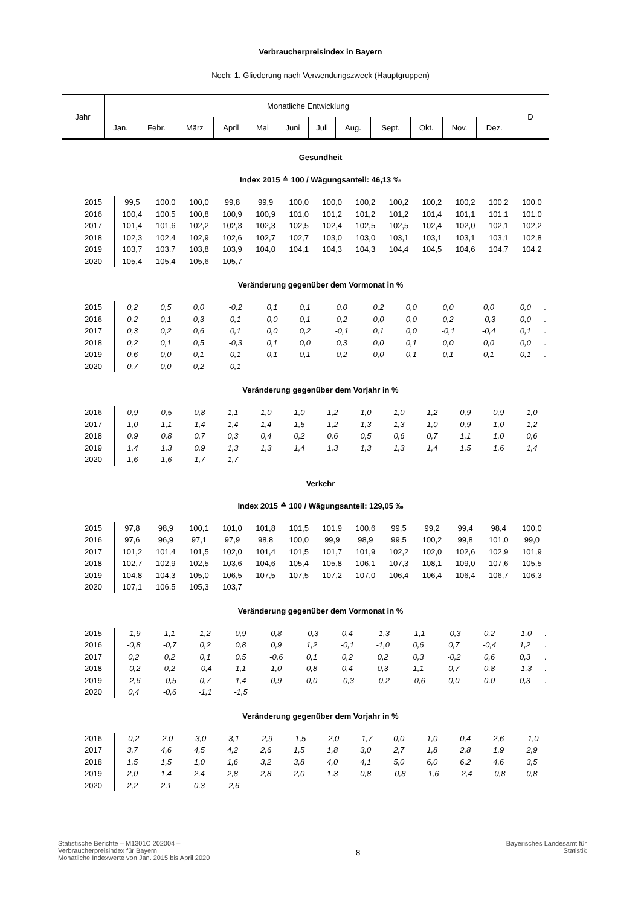Verbraucherpreisindex in Bayern
Noch: 1. Gliederung nach Verwendungszweck (Hauptgruppen)
| Jahr | Monatliche Entwicklung | | | | | | | | | | | | D |
| | Jan. | Febr. | März | April | Mai | Juni | Juli | Aug. | Sept. | Okt. | Nov. | Dez. | |
Gesundheit
Index 2015 ≙ 100 / Wägungsanteil: 46,13 ‰
| 2015 | 99,5 | 100,0 | 100,0 | 99,8 | 99,9 | 100,0 | 100,0 | 100,2 | 100,2 | 100,2 | 100,2 | 100,2 | 100,0 |
| 2016 | 100,4 | 100,5 | 100,8 | 100,9 | 100,9 | 101,0 | 101,2 | 101,2 | 101,2 | 101,4 | 101,1 | 101,1 | 101,0 |
| 2017 | 101,4 | 101,6 | 102,2 | 102,3 | 102,3 | 102,5 | 102,4 | 102,5 | 102,5 | 102,4 | 102,0 | 102,1 | 102,2 |
| 2018 | 102,3 | 102,4 | 102,9 | 102,6 | 102,7 | 102,7 | 103,0 | 103,0 | 103,1 | 103,1 | 103,1 | 103,1 | 102,8 |
| 2019 | 103,7 | 103,7 | 103,8 | 103,9 | 104,0 | 104,1 | 104,3 | 104,3 | 104,4 | 104,5 | 104,6 | 104,7 | 104,2 |
| 2020 | 105,4 | 105,4 | 105,6 | 105,7 | | | | | | | | | |
Veränderung gegenüber dem Vormonat in %
| 2015 | 0,2 | 0,5 | 0,0 | -0,2 | 0,1 | 0,1 | 0,0 | 0,2 | 0,0 | 0,0 | 0,0 | 0,0 | . |
| 2016 | 0,2 | 0,1 | 0,3 | 0,1 | 0,0 | 0,1 | 0,2 | 0,0 | 0,0 | 0,2 | -0,3 | 0,0 | . |
| 2017 | 0,3 | 0,2 | 0,6 | 0,1 | 0,0 | 0,2 | -0,1 | 0,1 | 0,0 | -0,1 | -0,4 | 0,1 | . |
| 2018 | 0,2 | 0,1 | 0,5 | -0,3 | 0,1 | 0,0 | 0,3 | 0,0 | 0,1 | 0,0 | 0,0 | 0,0 | . |
| 2019 | 0,6 | 0,0 | 0,1 | 0,1 | 0,1 | 0,1 | 0,2 | 0,0 | 0,1 | 0,1 | 0,1 | 0,1 | . |
| 2020 | 0,7 | 0,0 | 0,2 | 0,1 | | | | | | | | | |
Veränderung gegenüber dem Vorjahr in %
| 2016 | 0,9 | 0,5 | 0,8 | 1,1 | 1,0 | 1,0 | 1,2 | 1,0 | 1,0 | 1,2 | 0,9 | 0,9 | 1,0 |
| 2017 | 1,0 | 1,1 | 1,4 | 1,4 | 1,4 | 1,5 | 1,2 | 1,3 | 1,3 | 1,0 | 0,9 | 1,0 | 1,2 |
| 2018 | 0,9 | 0,8 | 0,7 | 0,3 | 0,4 | 0,2 | 0,6 | 0,5 | 0,6 | 0,7 | 1,1 | 1,0 | 0,6 |
| 2019 | 1,4 | 1,3 | 0,9 | 1,3 | 1,3 | 1,4 | 1,3 | 1,3 | 1,3 | 1,4 | 1,5 | 1,6 | 1,4 |
| 2020 | 1,6 | 1,6 | 1,7 | 1,7 | | | | | | | | | |
Verkehr
Index 2015 ≙ 100 / Wägungsanteil: 129,05 ‰
| 2015 | 97,8 | 98,9 | 100,1 | 101,0 | 101,8 | 101,5 | 101,9 | 100,6 | 99,5 | 99,2 | 99,4 | 98,4 | 100,0 |
| 2016 | 97,6 | 96,9 | 97,1 | 97,9 | 98,8 | 100,0 | 99,9 | 98,9 | 99,5 | 100,2 | 99,8 | 101,0 | 99,0 |
| 2017 | 101,2 | 101,4 | 101,5 | 102,0 | 101,4 | 101,5 | 101,7 | 101,9 | 102,2 | 102,0 | 102,6 | 102,9 | 101,9 |
| 2018 | 102,7 | 102,9 | 102,5 | 103,6 | 104,6 | 105,4 | 105,8 | 106,1 | 107,3 | 108,1 | 109,0 | 107,6 | 105,5 |
| 2019 | 104,8 | 104,3 | 105,0 | 106,5 | 107,5 | 107,5 | 107,2 | 107,0 | 106,4 | 106,4 | 106,4 | 106,7 | 106,3 |
| 2020 | 107,1 | 106,5 | 105,3 | 103,7 | | | | | | | | | |
Veränderung gegenüber dem Vormonat in %
| 2015 | -1,9 | 1,1 | 1,2 | 0,9 | 0,8 | -0,3 | 0,4 | -1,3 | -1,1 | -0,3 | 0,2 | -1,0 | . |
| 2016 | -0,8 | -0,7 | 0,2 | 0,8 | 0,9 | 1,2 | -0,1 | -1,0 | 0,6 | 0,7 | -0,4 | 1,2 | . |
| 2017 | 0,2 | 0,2 | 0,1 | 0,5 | -0,6 | 0,1 | 0,2 | 0,2 | 0,3 | -0,2 | 0,6 | 0,3 | . |
| 2018 | -0,2 | 0,2 | -0,4 | 1,1 | 1,0 | 0,8 | 0,4 | 0,3 | 1,1 | 0,7 | 0,8 | -1,3 | . |
| 2019 | -2,6 | -0,5 | 0,7 | 1,4 | 0,9 | 0,0 | -0,3 | -0,2 | -0,6 | 0,0 | 0,0 | 0,3 | . |
| 2020 | 0,4 | -0,6 | -1,1 | -1,5 | | | | | | | | | |
Veränderung gegenüber dem Vorjahr in %
| 2016 | -0,2 | -2,0 | -3,0 | -3,1 | -2,9 | -1,5 | -2,0 | -1,7 | 0,0 | 1,0 | 0,4 | 2,6 | -1,0 |
| 2017 | 3,7 | 4,6 | 4,5 | 4,2 | 2,6 | 1,5 | 1,8 | 3,0 | 2,7 | 1,8 | 2,8 | 1,9 | 2,9 |
| 2018 | 1,5 | 1,5 | 1,0 | 1,6 | 3,2 | 3,8 | 4,0 | 4,1 | 5,0 | 6,0 | 6,2 | 4,6 | 3,5 |
| 2019 | 2,0 | 1,4 | 2,4 | 2,8 | 2,8 | 2,0 | 1,3 | 0,8 | -0,8 | -1,6 | -2,4 | -0,8 | 0,8 |
| 2020 | 2,2 | 2,1 | 0,3 | -2,6 | | | | | | | | | |
Statistische Berichte – M1301C 202004 –
Verbraucherpreisindex für Bayern
Monatliche Indexwerte von Jan. 2015 bis April 2020
8
Bayerisches Landesamt für
Statistik